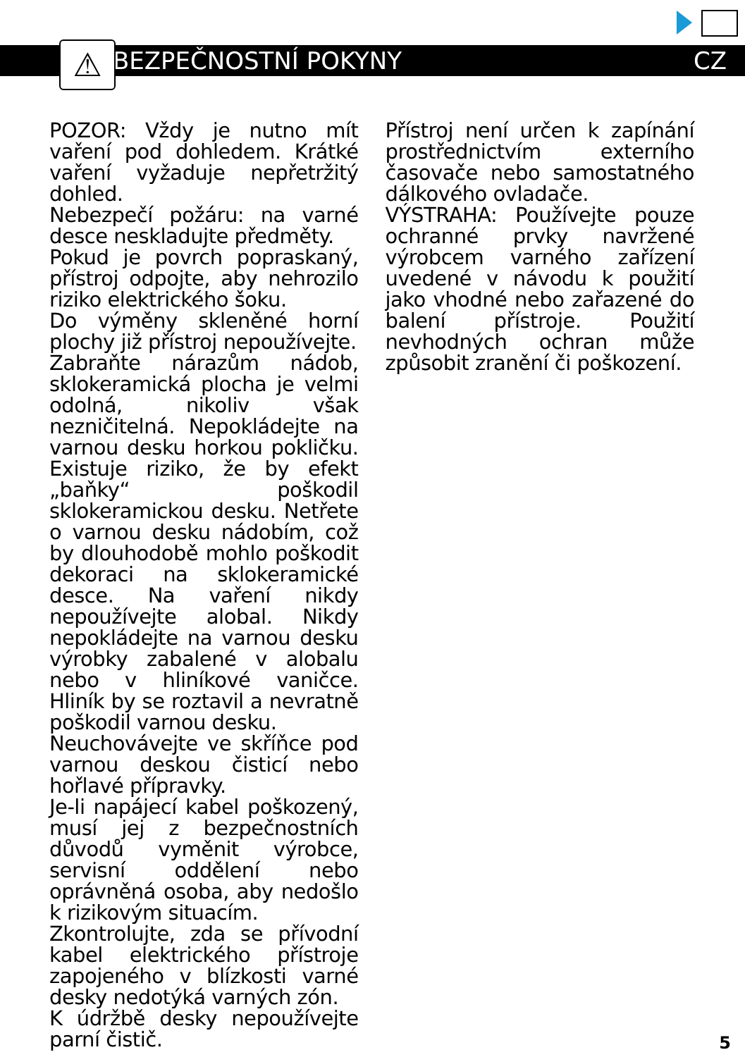⚠
BEZPEČNOSTNÍ POKYNY CZ
POZOR: Vždy je nutno mít vaření pod dohledem. Krátké vaření vyžaduje nepřetržitý dohled.
Nebezpečí požáru: na varné desce neskladujte předměty.
Pokud je povrch popraskaný, přístroj odpojte, aby nehrozilo riziko elektrického šoku.
Do výměny skleněné horní plochy již přístroj nepoužívejte.
Zabraňte nárazům nádob, sklokeramická plocha je velmi odolná, nikoliv však nezničitelná. Nepokládejte na varnou desku horkou pokličku. Existuje riziko, že by efekt „baňky“ poškodil sklokeramickou desku. Netřete o varnou desku nádobím, což by dlouhodobě mohlo poškodit dekoraci na sklokeramické desce. Na vaření nikdy nepoužívejte alobal. Nikdy nepokládejte na varnou desku výrobky zabalené v alobalu nebo v hliníkové vaničce. Hliník by se roztavil a nevratně poškodil varnou desku.
Neuchovávejte ve skříňce pod varnou deskou čisticí nebo hořlavé přípravky.
Je-li napájecí kabel poškozený, musí jej z bezpečnostních důvodů vyměnit výrobce, servisní oddělení nebo oprávněná osoba, aby nedošlo k rizikovým situacím.
Zkontrolujte, zda se přívodní kabel elektrického přístroje zapojeného v blízkosti varné desky nedotýká varných zón.
K údržbě desky nepoužívejte parní čistič.
Přístroj není určen k zapínání prostřednictvím externího časovače nebo samostatného dálkového ovladače.
VÝSTRAHA: Používejte pouze ochranné prvky navržené výrobcem varného zařízení uvedené v návodu k použití jako vhodné nebo zařazené do balení přístroje. Použití nevhodných ochran může způsobit zranění či poškození.
5